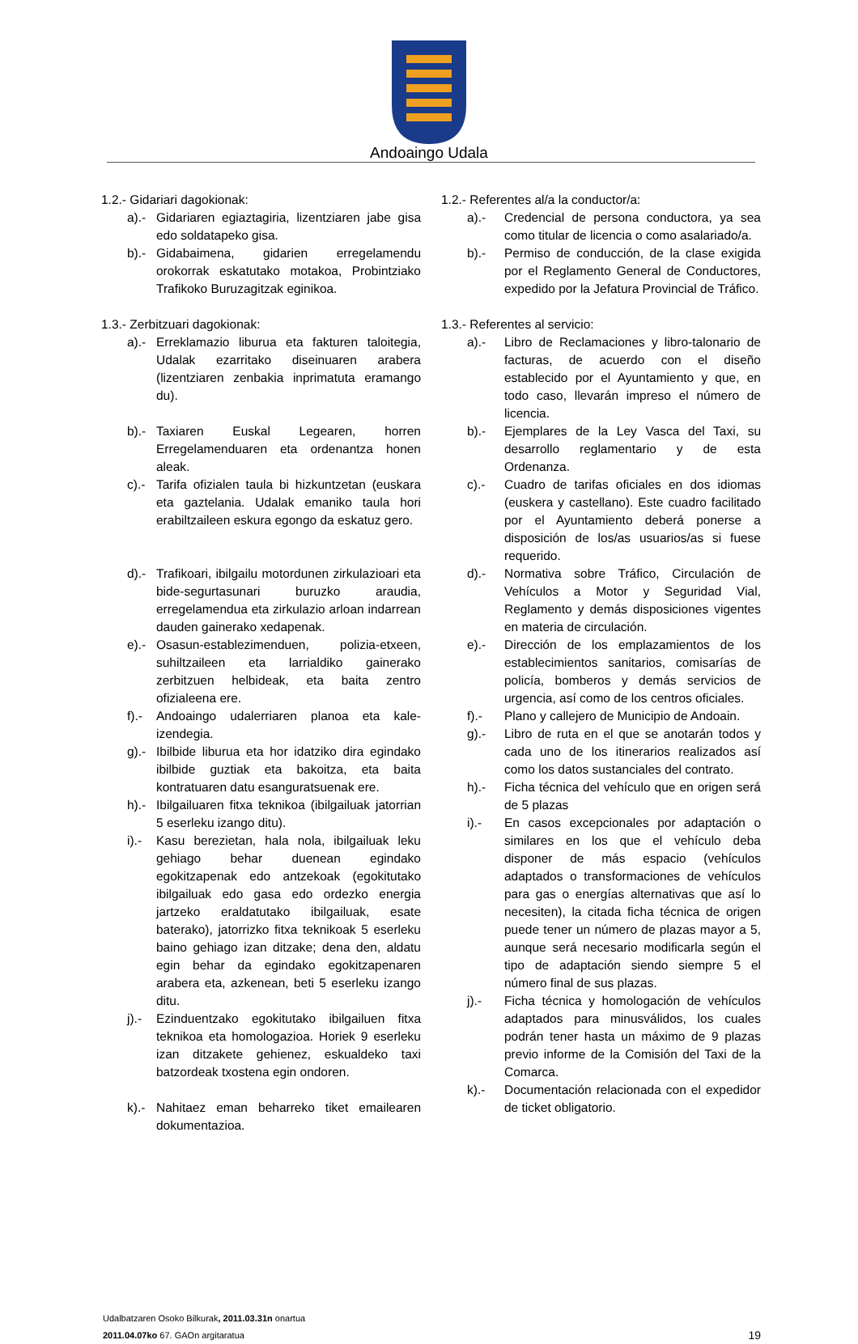Andoaingo Udala
1.2.- Gidariari dagokionak:
a).- Gidariaren egiaztagiria, lizentziaren jabe gisa edo soldatapeko gisa.
b).- Gidabaimena, gidarien erregelamendu orokorrak eskatutako motakoa, Probintziako Trafikoko Buruzagitzak eginikoa.
1.3.- Zerbitzuari dagokionak:
a).- Erreklamazio liburua eta fakturen taloitegia, Udalak ezarritako diseinuaren arabera (lizentziaren zenbakia inprimatuta eramango du).
b).- Taxiaren Euskal Legearen, horren Erregelamenduaren eta ordenantza honen aleak.
c).- Tarifa ofizialen taula bi hizkuntzetan (euskara eta gaztelania. Udalak emaniko taula hori erabiltzaileen eskura egongo da eskatuz gero.
d).- Trafikoari, ibilgailu motordunen zirkulazioari eta bide-segurtasunari buruzko araudia, erregelamendua eta zirkulazio arloan indarrean dauden gainerako xedapenak.
e).- Osasun-establezimenduen, polizia-etxeen, suhiltzaileen eta larrialdiko gainerako zerbitzuen helbideak, eta baita zentro ofizialeena ere.
f).- Andoaingo udalerriaren planoa eta kale-izendegia.
g).- Ibilbide liburua eta hor idatziko dira egindako ibilbide guztiak eta bakoitza, eta baita kontratuaren datu esanguratsuenak ere.
h).- Ibilgailuaren fitxa teknikoa (ibilgailuak jatorrian 5 eserleku izango ditu).
i).- Kasu berezietan, hala nola, ibilgailuak leku gehiago behar duenean egindako egokitzapenak edo antzekoak (egokitutako ibilgailuak edo gasa edo ordezko energia jartzeko eraldatutako ibilgailuak, esate baterako), jatorrizko fitxa teknikoak 5 eserleku baino gehiago izan ditzake; dena den, aldatu egin behar da egindako egokitzapenaren arabera eta, azkenean, beti 5 eserleku izango ditu.
j).- Ezinduentzako egokitutako ibilgailuen fitxa teknikoa eta homologazioa. Horiek 9 eserleku izan ditzakete gehienez, eskualdeko taxi batzordeak txostena egin ondoren.
k).- Nahitaez eman beharreko tiket emailearen dokumentazioa.
1.2.- Referentes al/a la conductor/a:
a).- Credencial de persona conductora, ya sea como titular de licencia o como asalariado/a.
b).- Permiso de conducción, de la clase exigida por el Reglamento General de Conductores, expedido por la Jefatura Provincial de Tráfico.
1.3.- Referentes al servicio:
a).- Libro de Reclamaciones y libro-talonario de facturas, de acuerdo con el diseño establecido por el Ayuntamiento y que, en todo caso, llevarán impreso el número de licencia.
b).- Ejemplares de la Ley Vasca del Taxi, su desarrollo reglamentario y de esta Ordenanza.
c).- Cuadro de tarifas oficiales en dos idiomas (euskera y castellano). Este cuadro facilitado por el Ayuntamiento deberá ponerse a disposición de los/as usuarios/as si fuese requerido.
d).- Normativa sobre Tráfico, Circulación de Vehículos a Motor y Seguridad Vial, Reglamento y demás disposiciones vigentes en materia de circulación.
e).- Dirección de los emplazamientos de los establecimientos sanitarios, comisarías de policía, bomberos y demás servicios de urgencia, así como de los centros oficiales.
f).- Plano y callejero de Municipio de Andoain.
g).- Libro de ruta en el que se anotarán todos y cada uno de los itinerarios realizados así como los datos sustanciales del contrato.
h).- Ficha técnica del vehículo que en origen será de 5 plazas
i).- En casos excepcionales por adaptación o similares en los que el vehículo deba disponer de más espacio (vehículos adaptados o transformaciones de vehículos para gas o energías alternativas que así lo necesiten), la citada ficha técnica de origen puede tener un número de plazas mayor a 5, aunque será necesario modificarla según el tipo de adaptación siendo siempre 5 el número final de sus plazas.
j).- Ficha técnica y homologación de vehículos adaptados para minusválidos, los cuales podrán tener hasta un máximo de 9 plazas previo informe de la Comisión del Taxi de la Comarca.
k).- Documentación relacionada con el expedidor de ticket obligatorio.
Udalbatzaren Osoko Bilkurak, 2011.03.31n onartua
2011.04.07ko 67. GAOn argitaratua
19